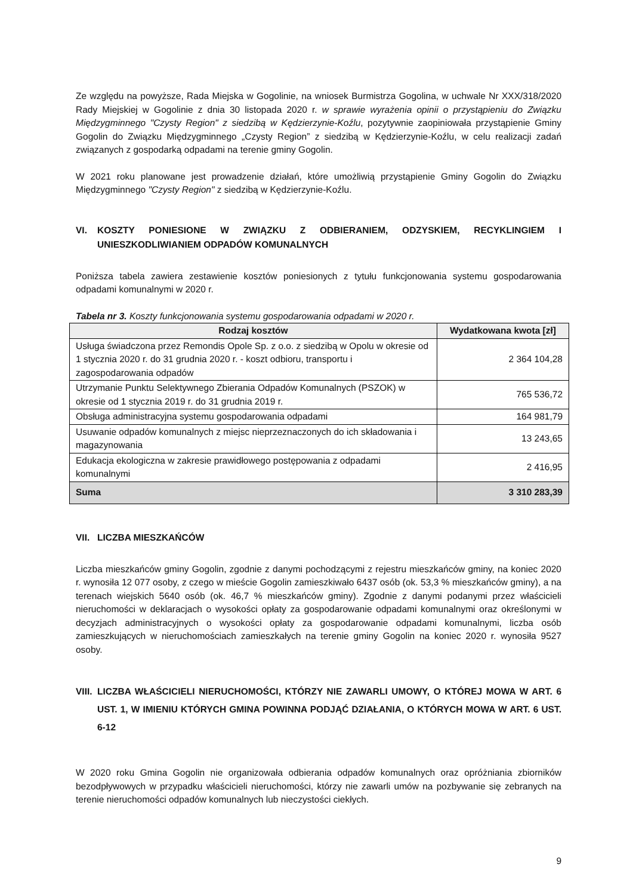Ze względu na powyższe, Rada Miejska w Gogolinie, na wniosek Burmistrza Gogolina, w uchwale Nr XXX/318/2020 Rady Miejskiej w Gogolinie z dnia 30 listopada 2020 r. w sprawie wyrażenia opinii o przystąpieniu do Związku Międzygminnego "Czysty Region" z siedzibą w Kędzierzynie-Koźlu, pozytywnie zaopiniowała przystąpienie Gminy Gogolin do Związku Międzygminnego „Czysty Region” z siedzibą w Kędzierzynie-Koźlu, w celu realizacji zadań związanych z gospodarką odpadami na terenie gminy Gogolin.
W 2021 roku planowane jest prowadzenie działań, które umożliwią przystąpienie Gminy Gogolin do Związku Międzygminnego "Czysty Region" z siedzibą w Kędzierzynie-Koźlu.
VI. KOSZTY PONIESIONE W ZWIĄZKU Z ODBIERANIEM, ODZYSKIEM, RECYKLINGIEM I UNIESZKODLIWIANIEM ODPADÓW KOMUNALNYCH
Poniższa tabela zawiera zestawienie kosztów poniesionych z tytułu funkcjonowania systemu gospodarowania odpadami komunalnymi w 2020 r.
Tabela nr 3. Koszty funkcjonowania systemu gospodarowania odpadami w 2020 r.
| Rodzaj kosztów | Wydatkowana kwota [zł] |
| --- | --- |
| Usługa świadczona przez Remondis Opole Sp. z o.o. z siedzibą w Opolu w okresie od 1 stycznia 2020 r. do 31 grudnia 2020 r. - koszt odbioru, transportu i zagospodarowania odpadów | 2 364 104,28 |
| Utrzymanie Punktu Selektywnego Zbierania Odpadów Komunalnych (PSZOK) w okresie od 1 stycznia 2019 r. do 31 grudnia 2019 r. | 765 536,72 |
| Obsługa administracyjna systemu gospodarowania odpadami | 164 981,79 |
| Usuwanie odpadów komunalnych z miejsc nieprzeznaczonych do ich składowania i magazynowania | 13 243,65 |
| Edukacja ekologiczna w zakresie prawidłowego postępowania z odpadami komunalnymi | 2 416,95 |
| Suma | 3 310 283,39 |
VII. LICZBA MIESZKAŃCÓW
Liczba mieszkańców gminy Gogolin, zgodnie z danymi pochodzącymi z rejestru mieszkańców gminy, na koniec 2020 r. wynosiła 12 077 osoby, z czego w mieście Gogolin zamieszkiwało 6437 osób (ok. 53,3 % mieszkańców gminy), a na terenach wiejskich 5640 osób (ok. 46,7 % mieszkańców gminy). Zgodnie z danymi podanymi przez właścicieli nieruchomości w deklaracjach o wysokości opłaty za gospodarowanie odpadami komunalnymi oraz określonymi w decyzjach administracyjnych o wysokości opłaty za gospodarowanie odpadami komunalnymi, liczba osób zamieszkujących w nieruchomościach zamieszkałych na terenie gminy Gogolin na koniec 2020 r. wynosiła 9527 osoby.
VIII. LICZBA WŁAŚCICIELI NIERUCHOMOŚCI, KTÓRZY NIE ZAWARLI UMOWY, O KTÓREJ MOWA W ART. 6 UST. 1, W IMIENIU KTÓRYCH GMINA POWINNA PODJĄĆ DZIAŁANIA, O KTÓRYCH MOWA W ART. 6 UST. 6-12
W 2020 roku Gmina Gogolin nie organizowała odbierania odpadów komunalnych oraz opróżniania zbiorników bezodpływowych w przypadku właścicieli nieruchomości, którzy nie zawarli umów na pozbywanie się zebranych na terenie nieruchomości odpadów komunalnych lub nieczystości ciekłych.
9